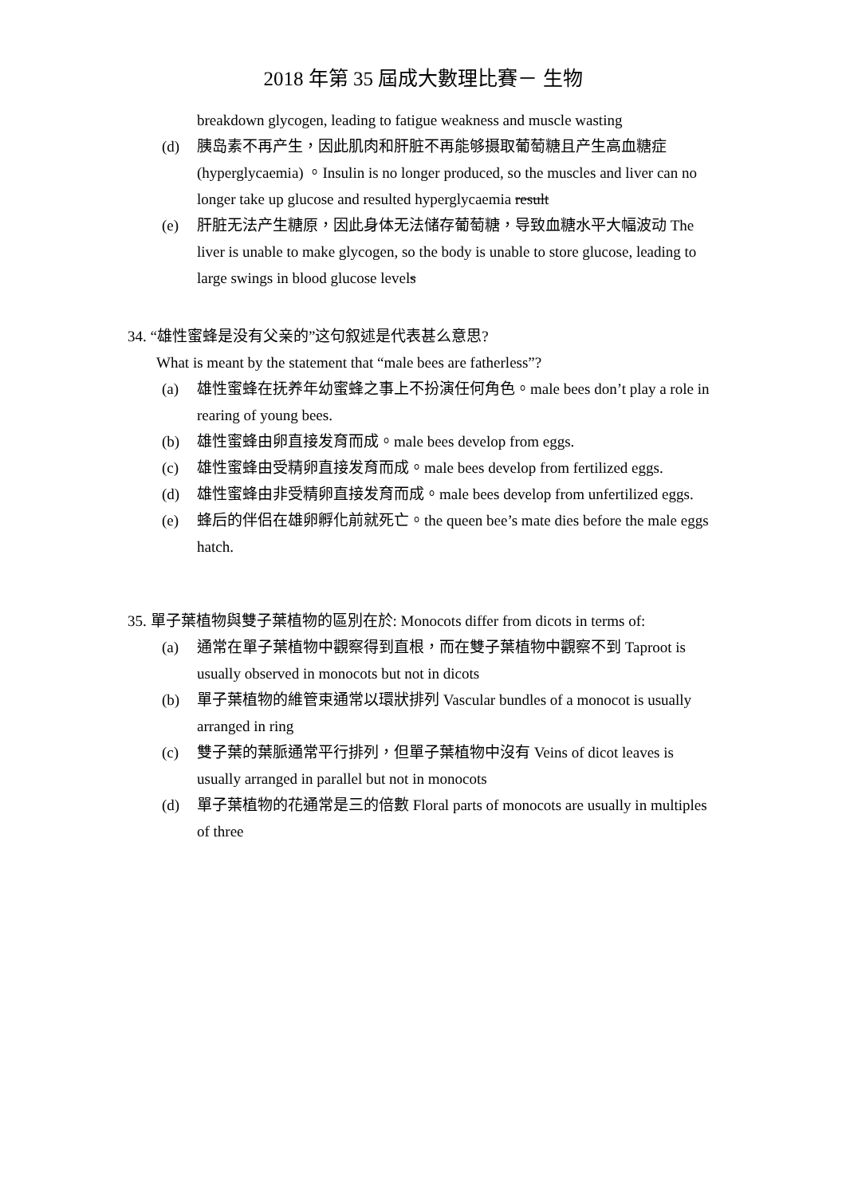2018 年第 35 屆成大數理比賽－ 生物
breakdown glycogen, leading to fatigue weakness and muscle wasting
(d) 胰岛素不再产生，因此肌肉和肝脏不再能够摄取葡萄糖且产生高血糖症 (hyperglycaemia) 。Insulin is no longer produced, so the muscles and liver can no longer take up glucose and resulted hyperglycaemia result
(e) 肝脏无法产生糖原，因此身体无法储存葡萄糖，导致血糖水平大幅波动 The liver is unable to make glycogen, so the body is unable to store glucose, leading to large swings in blood glucose levels
34. “雄性蜜蜂是没有父亲的”这句叙述是代表甚么意思?
What is meant by the statement that “male bees are fatherless”?
(a) 雄性蜜蜂在抚养年幼蜜蜂之事上不扮演任何角色。male bees don’t play a role in rearing of young bees.
(b) 雄性蜜蜂由卵直接发育而成。male bees develop from eggs.
(c) 雄性蜜蜂由受精卵直接发育而成。male bees develop from fertilized eggs.
(d) 雄性蜜蜂由非受精卵直接发育而成。male bees develop from unfertilized eggs.
(e) 蜂后的伴侣在雄卵孵化前就死亡。the queen bee’s mate dies before the male eggs hatch.
35. 單子葉植物與雙子葉植物的區別在於: Monocots differ from dicots in terms of:
(a) 通常在單子葉植物中觀察得到直根，而在雙子葉植物中觀察不到 Taproot is usually observed in monocots but not in dicots
(b) 單子葉植物的維管束通常以環狀排列 Vascular bundles of a monocot is usually arranged in ring
(c) 雙子葉的葉脈通常平行排列，但單子葉植物中沒有 Veins of dicot leaves is usually arranged in parallel but not in monocots
(d) 單子葉植物的花通常是三的倍數 Floral parts of monocots are usually in multiples of three